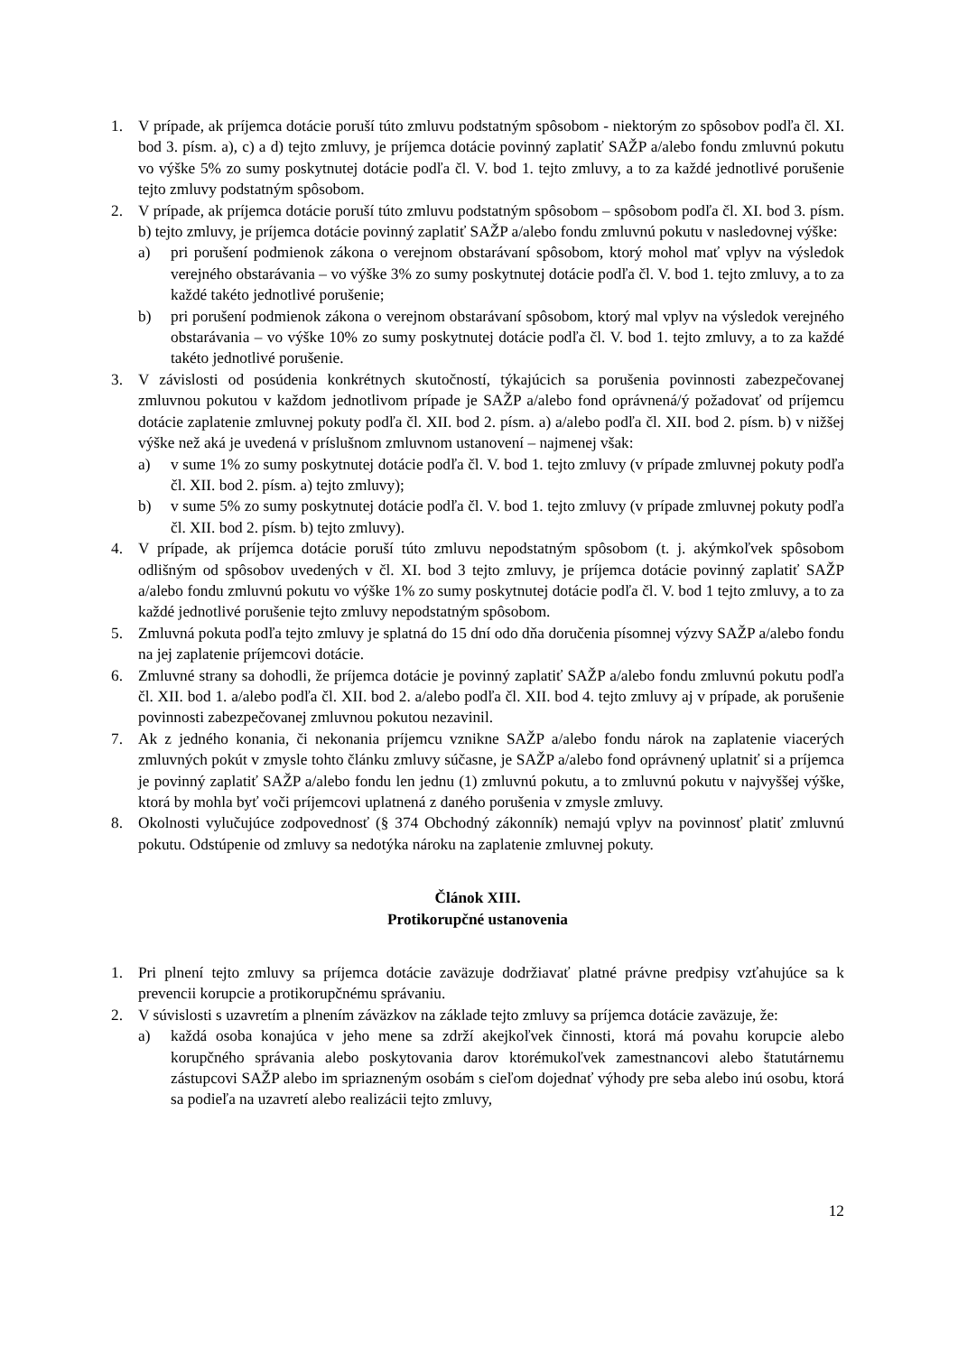1. V prípade, ak príjemca dotácie poruší túto zmluvu podstatným spôsobom - niektorým zo spôsobov podľa čl. XI. bod 3. písm. a), c) a d) tejto zmluvy, je príjemca dotácie povinný zaplatiť SAŽP a/alebo fondu zmluvnú pokutu vo výške 5% zo sumy poskytnutej dotácie podľa čl. V. bod 1. tejto zmluvy, a to za každé jednotlivé porušenie tejto zmluvy podstatným spôsobom.
2. V prípade, ak príjemca dotácie poruší túto zmluvu podstatným spôsobom – spôsobom podľa čl. XI. bod 3. písm. b) tejto zmluvy, je príjemca dotácie povinný zaplatiť SAŽP a/alebo fondu zmluvnú pokutu v nasledovnej výške:
a) pri porušení podmienok zákona o verejnom obstarávaní spôsobom, ktorý mohol mať vplyv na výsledok verejného obstarávania – vo výške 3% zo sumy poskytnutej dotácie podľa čl. V. bod 1. tejto zmluvy, a to za každé takéto jednotlivé porušenie;
b) pri porušení podmienok zákona o verejnom obstarávaní spôsobom, ktorý mal vplyv na výsledok verejného obstarávania – vo výške 10% zo sumy poskytnutej dotácie podľa čl. V. bod 1. tejto zmluvy, a to za každé takéto jednotlivé porušenie.
3. V závislosti od posúdenia konkrétnych skutočností, týkajúcich sa porušenia povinnosti zabezpečovanej zmluvnou pokutou v každom jednotlivom prípade je SAŽP a/alebo fond oprávnená/ý požadovať od príjemcu dotácie zaplatenie zmluvnej pokuty podľa čl. XII. bod 2. písm. a) a/alebo podľa čl. XII. bod 2. písm. b) v nižšej výške než aká je uvedená v príslušnom zmluvnom ustanovení – najmenej však:
a) v sume 1% zo sumy poskytnutej dotácie podľa čl. V. bod 1. tejto zmluvy (v prípade zmluvnej pokuty podľa čl. XII. bod 2. písm. a) tejto zmluvy);
b) v sume 5% zo sumy poskytnutej dotácie podľa čl. V. bod 1. tejto zmluvy (v prípade zmluvnej pokuty podľa čl. XII. bod 2. písm. b) tejto zmluvy).
4. V prípade, ak príjemca dotácie poruší túto zmluvu nepodstatným spôsobom (t. j. akýmkoľvek spôsobom odlišným od spôsobov uvedených v čl. XI. bod 3 tejto zmluvy, je príjemca dotácie povinný zaplatiť SAŽP a/alebo fondu zmluvnú pokutu vo výške 1% zo sumy poskytnutej dotácie podľa čl. V. bod 1 tejto zmluvy, a to za každé jednotlivé porušenie tejto zmluvy nepodstatným spôsobom.
5. Zmluvná pokuta podľa tejto zmluvy je splatná do 15 dní odo dňa doručenia písomnej výzvy SAŽP a/alebo fondu na jej zaplatenie príjemcovi dotácie.
6. Zmluvné strany sa dohodli, že príjemca dotácie je povinný zaplatiť SAŽP a/alebo fondu zmluvnú pokutu podľa čl. XII. bod 1. a/alebo podľa čl. XII. bod 2. a/alebo podľa čl. XII. bod 4. tejto zmluvy aj v prípade, ak porušenie povinnosti zabezpečovanej zmluvnou pokutou nezavinil.
7. Ak z jedného konania, či nekonania príjemcu vznikne SAŽP a/alebo fondu nárok na zaplatenie viacerých zmluvných pokút v zmysle tohto článku zmluvy súčasne, je SAŽP a/alebo fond oprávnený uplatniť si a príjemca je povinný zaplatiť SAŽP a/alebo fondu len jednu (1) zmluvnú pokutu, a to zmluvnú pokutu v najvyššej výške, ktorá by mohla byť voči príjemcovi uplatnená z daného porušenia v zmysle zmluvy.
8. Okolnosti vylučujúce zodpovednosť (§ 374 Obchodný zákonník) nemajú vplyv na povinnosť platiť zmluvnú pokutu. Odstúpenie od zmluvy sa nedotýka nároku na zaplatenie zmluvnej pokuty.
Článok XIII.
Protikorupčné ustanovenia
1. Pri plnení tejto zmluvy sa príjemca dotácie zaväzuje dodržiavať platné právne predpisy vzťahujúce sa k prevencii korupcie a protikorupčnému správaniu.
2. V súvislosti s uzavretím a plnením záväzkov na základe tejto zmluvy sa príjemca dotácie zaväzuje, že:
a) každá osoba konajúca v jeho mene sa zdrží akejkoľvek činnosti, ktorá má povahu korupcie alebo korupčného správania alebo poskytovania darov ktorémukoľvek zamestnancovi alebo štatutárnemu zástupcovi SAŽP alebo im spriazneným osobám s cieľom dojednať výhody pre seba alebo inú osobu, ktorá sa podieľa na uzavretí alebo realizácii tejto zmluvy,
12